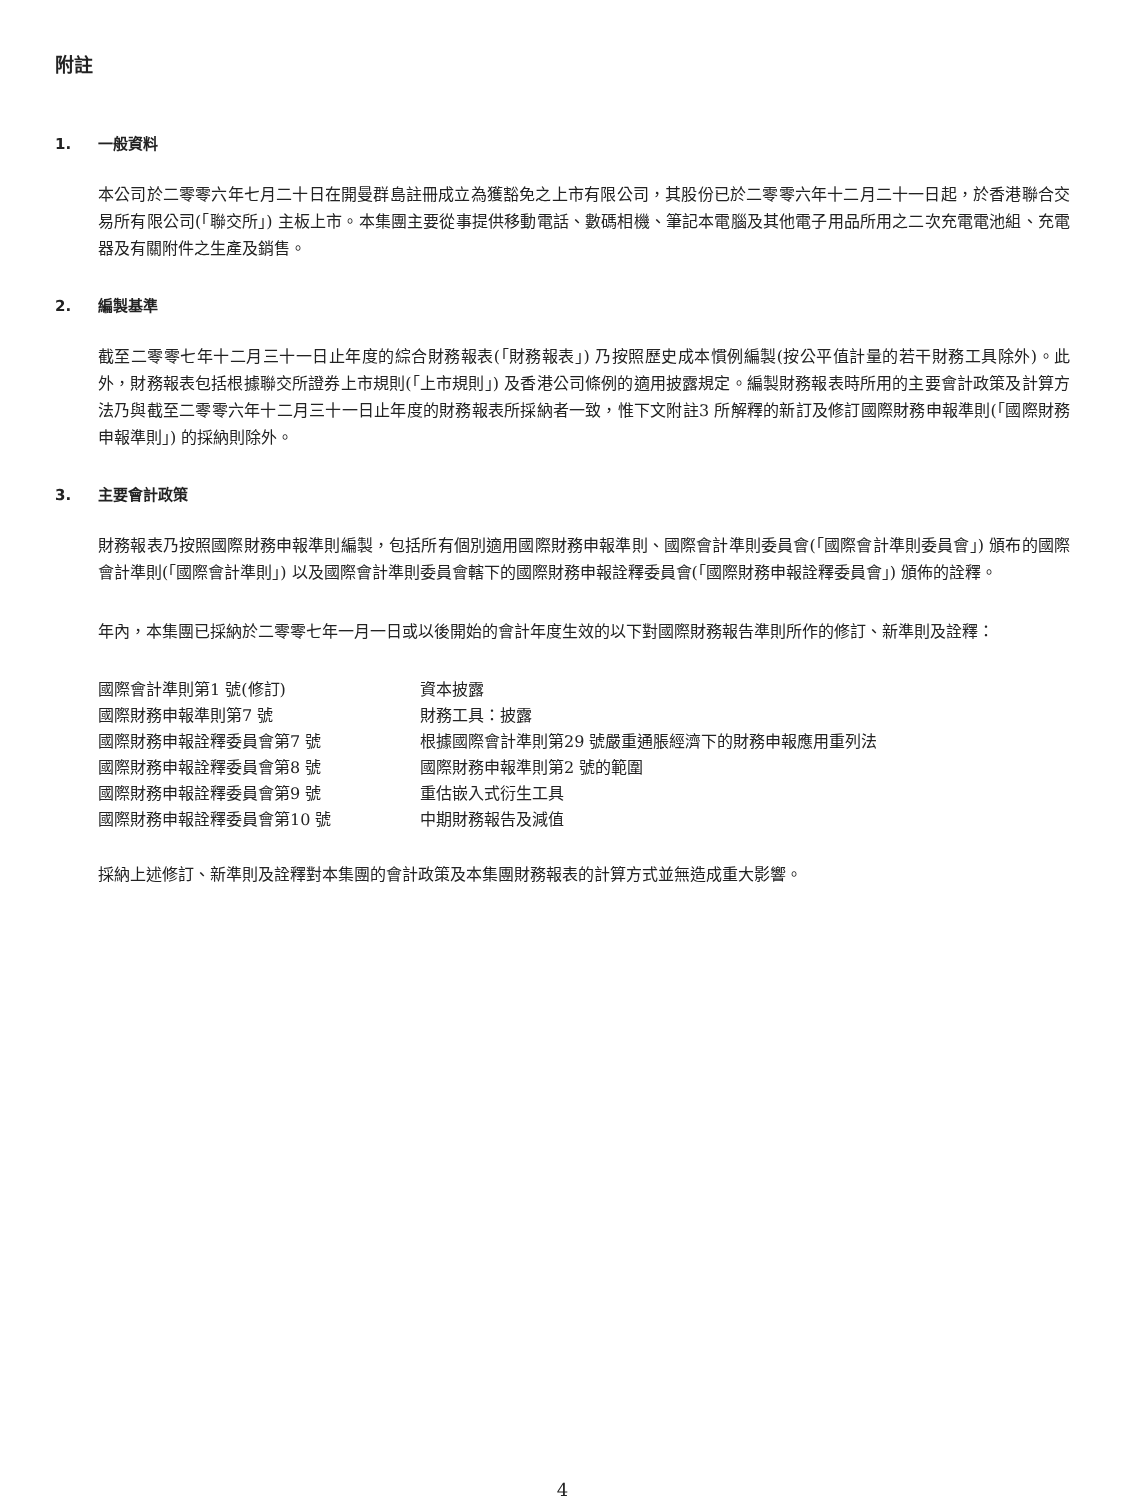附註
1. 一般資料
本公司於二零零六年七月二十日在開曼群島註冊成立為獲豁免之上市有限公司，其股份已於二零零六年十二月二十一日起，於香港聯合交易所有限公司(「聯交所」) 主板上市。本集團主要從事提供移動電話、數碼相機、筆記本電腦及其他電子用品所用之二次充電電池組、充電器及有關附件之生產及銷售。
2. 編製基準
截至二零零七年十二月三十一日止年度的綜合財務報表(「財務報表」) 乃按照歷史成本慣例編製(按公平值計量的若干財務工具除外)。此外，財務報表包括根據聯交所證券上市規則(「上市規則」) 及香港公司條例的適用披露規定。編製財務報表時所用的主要會計政策及計算方法乃與截至二零零六年十二月三十一日止年度的財務報表所採納者一致，惟下文附註3 所解釋的新訂及修訂國際財務申報準則(「國際財務申報準則」) 的採納則除外。
3. 主要會計政策
財務報表乃按照國際財務申報準則編製，包括所有個別適用國際財務申報準則、國際會計準則委員會(「國際會計準則委員會」) 頒布的國際會計準則(「國際會計準則」) 以及國際會計準則委員會轄下的國際財務申報詮釋委員會(「國際財務申報詮釋委員會」) 頒佈的詮釋。
年內，本集團已採納於二零零七年一月一日或以後開始的會計年度生效的以下對國際財務報告準則所作的修訂、新準則及詮釋：
| 國際會計準則第1 號(修訂) | 資本披露 |
| 國際財務申報準則第7 號 | 財務工具：披露 |
| 國際財務申報詮釋委員會第7 號 | 根據國際會計準則第29 號嚴重通脹經濟下的財務申報應用重列法 |
| 國際財務申報詮釋委員會第8 號 | 國際財務申報準則第2 號的範圍 |
| 國際財務申報詮釋委員會第9 號 | 重估嵌入式衍生工具 |
| 國際財務申報詮釋委員會第10 號 | 中期財務報告及減值 |
採納上述修訂、新準則及詮釋對本集團的會計政策及本集團財務報表的計算方式並無造成重大影響。
4